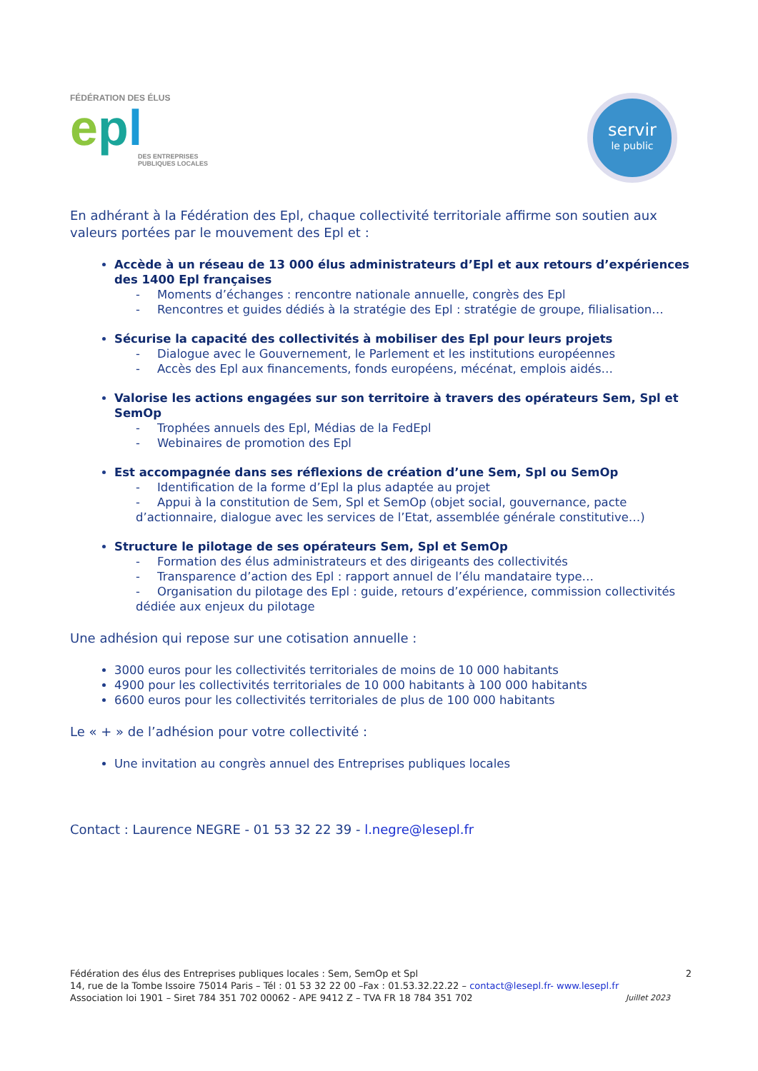FÉDÉRATION DES ÉLUS
epl
DES ENTREPRISES
PUBLIQUES LOCALES
servir
le public
En adhérant à la Fédération des Epl, chaque collectivité territoriale affirme son soutien aux valeurs portées par le mouvement des Epl et :
Accède à un réseau de 13 000 élus administrateurs d’Epl et aux retours d’expériences des 1400 Epl françaises
- Moments d’échanges : rencontre nationale annuelle, congrès des Epl
- Rencontres et guides dédiés à la stratégie des Epl : stratégie de groupe, filialisation…
Sécurise la capacité des collectivités à mobiliser des Epl pour leurs projets
- Dialogue avec le Gouvernement, le Parlement et les institutions européennes
- Accès des Epl aux financements, fonds européens, mécénat, emplois aidés…
Valorise les actions engagées sur son territoire à travers des opérateurs Sem, Spl et SemOp
- Trophées annuels des Epl, Médias de la FedEpl
- Webinaires de promotion des Epl
Est accompagnée dans ses réflexions de création d’une Sem, Spl ou SemOp
- Identification de la forme d’Epl la plus adaptée au projet
- Appui à la constitution de Sem, Spl et SemOp (objet social, gouvernance, pacte d’actionnaire, dialogue avec les services de l’Etat, assemblée générale constitutive…)
Structure le pilotage de ses opérateurs Sem, Spl et SemOp
- Formation des élus administrateurs et des dirigeants des collectivités
- Transparence d’action des Epl : rapport annuel de l’élu mandataire type…
- Organisation du pilotage des Epl : guide, retours d’expérience, commission collectivités dédiée aux enjeux du pilotage
Une adhésion qui repose sur une cotisation annuelle :
3000 euros pour les collectivités territoriales de moins de 10 000 habitants
4900 pour les collectivités territoriales de 10 000 habitants à 100 000 habitants
6600 euros pour les collectivités territoriales de plus de 100 000 habitants
Le « + » de l’adhésion pour votre collectivité :
Une invitation au congrès annuel des Entreprises publiques locales
Contact : Laurence NEGRE - 01 53 32 22 39 - l.negre@lesepl.fr
Fédération des élus des Entreprises publiques locales : Sem, SemOp et Spl 2
14, rue de la Tombe Issoire 75014 Paris – Tél : 01 53 32 22 00 –Fax : 01.53.32.22.22 – contact@lesepl.fr- www.lesepl.fr
Association loi 1901 – Siret 784 351 702 00062 - APE 9412 Z – TVA FR 18 784 351 702 Juillet 2023